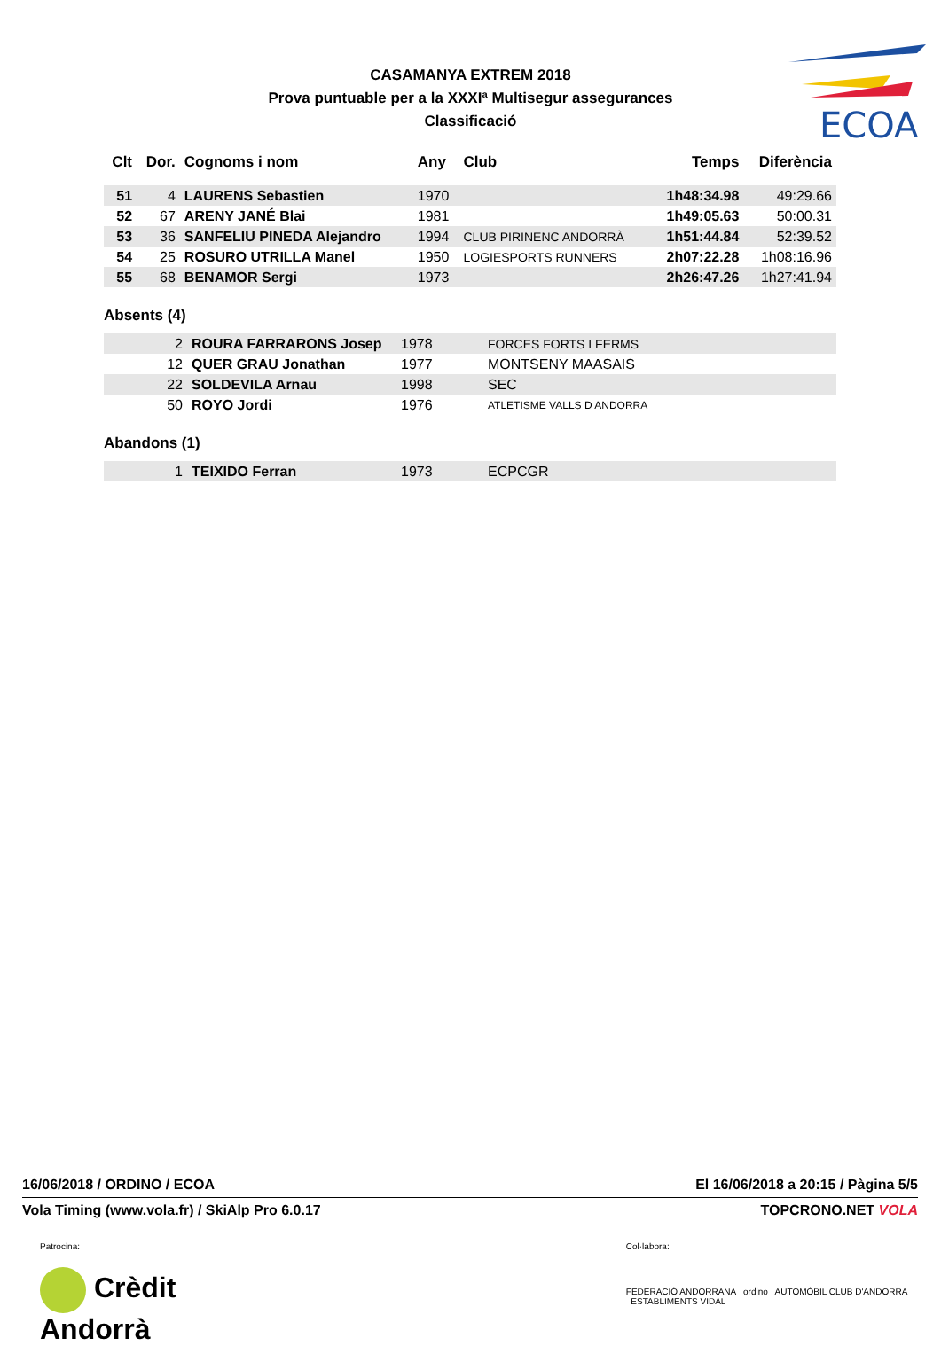ECOA
CASAMANYA EXTREM 2018
Prova puntuable per a la XXXIª Multisegur assegurances
Classificació
| Clt | Dor. | Cognoms i nom | Any | Club | Temps | Diferència |
| --- | --- | --- | --- | --- | --- | --- |
| 51 | 4 | LAURENS Sebastien | 1970 | | 1h48:34.98 | 49:29.66 |
| 52 | 67 | ARENY JANÉ Blai | 1981 | | 1h49:05.63 | 50:00.31 |
| 53 | 36 | SANFELIU PINEDA Alejandro | 1994 | CLUB PIRINENC ANDORRÀ | 1h51:44.84 | 52:39.52 |
| 54 | 25 | ROSURO UTRILLA Manel | 1950 | LOGIESPORTS RUNNERS | 2h07:22.28 | 1h08:16.96 |
| 55 | 68 | BENAMOR Sergi | 1973 | | 2h26:47.26 | 1h27:41.94 |
Absents (4)
| | 2 | ROURA FARRARONS Josep | 1978 | FORCES FORTS I FERMS |
| | 12 | QUER GRAU Jonathan | 1977 | MONTSENY MAASAIS |
| | 22 | SOLDEVILA Arnau | 1998 | SEC |
| | 50 | ROYO Jordi | 1976 | ATLETISME VALLS D ANDORRA |
Abandons (1)
| | 1 | TEIXIDO Ferran | 1973 | ECPCGR |
16/06/2018 / ORDINO / ECOA El 16/06/2018 a 20:15 / Pàgina 5/5
Vola Timing (www.vola.fr) / SkiAlp Pro 6.0.17 TOPCRONO.NET VOLA
Patrocina:
Crèdit Andorrà
Col·labora:
FEDERACIÓ ANDORRANA ordino AUTOMÒBIL CLUB D'ANDORRA ESTABLIMENTS VIDAL